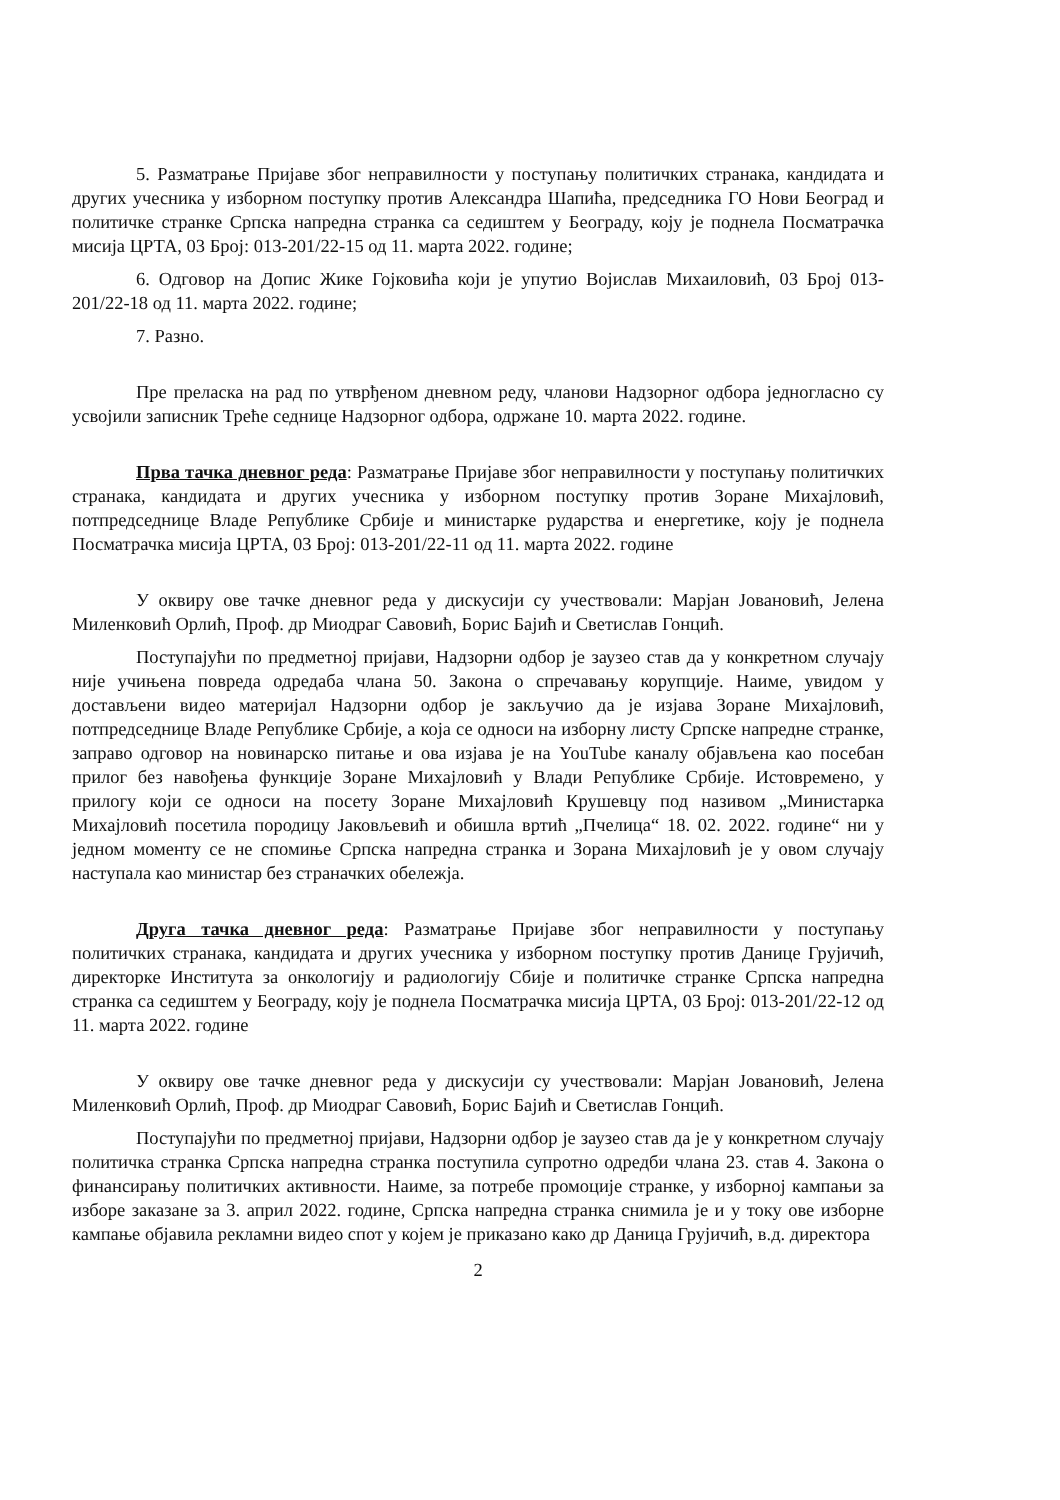5. Разматрање Пријаве због неправилности у поступању политичких странака, кандидата и других учесника у изборном поступку против Александра Шапића, председника ГО Нови Београд и политичке странке Српска напредна странка са седиштем у Београду, коју је поднела Посматрачка мисија ЦРТА, 03 Број: 013-201/22-15 од 11. марта 2022. године;
6. Одговор на Допис Жике Гојковића који је упутио Војислав Михаиловић, 03 Број 013-201/22-18 од 11. марта 2022. године;
7. Разно.
Пре преласка на рад по утврђеном дневном реду, чланови Надзорног одбора једногласно су усвојили записник Треће седнице Надзорног одбора, одржане 10. марта 2022. године.
Прва тачка дневног реда: Разматрање Пријаве због неправилности у поступању политичких странака, кандидата и других учесника у изборном поступку против Зоране Михајловић, потпредседнице Владе Републике Србије и министарке рударства и енергетике, коју је поднела Посматрачка мисија ЦРТА, 03 Број: 013-201/22-11 од 11. марта 2022. године
У оквиру ове тачке дневног реда у дискусији су учествовали: Марјан Јовановић, Јелена Миленковић Орлић, Проф. др Миодраг Савовић, Борис Бајић и Светислав Гонцић.
Поступајући по предметној пријави, Надзорни одбор је заузео став да у конкретном случају није учињена повреда одредаба члана 50. Закона о спречавању корупције. Наиме, увидом у достављени видео материјал Надзорни одбор је закључио да је изјава Зоране Михајловић, потпредседнице Владе Републике Србије, а која се односи на изборну листу Српске напредне странке, заправо одговор на новинарско питање и ова изјава је на YouTube каналу објављена као посебан прилог без навођења функције Зоране Михајловић у Влади Републике Србије. Истовремено, у прилогу који се односи на посету Зоране Михајловић Крушевцу под називом „Министарка Михајловић посетила породицу Јаковљевић и обишла вртић „Пчелица“ 18. 02. 2022. године“ ни у једном моменту се не спомиње Српска напредна странка и Зорана Михајловић је у овом случају наступала као министар без страначких обележја.
Друга тачка дневног реда: Разматрање Пријаве због неправилности у поступању политичких странака, кандидата и других учесника у изборном поступку против Данице Грујичић, директорке Института за онкологију и радиологију Сбије и политичке странке Српска напредна странка са седиштем у Београду, коју је поднела Посматрачка мисија ЦРТА, 03 Број: 013-201/22-12 од 11. марта 2022. године
У оквиру ове тачке дневног реда у дискусији су учествовали: Марјан Јовановић, Јелена Миленковић Орлић, Проф. др Миодраг Савовић, Борис Бајић и Светислав Гонцић.
Поступајући по предметној пријави, Надзорни одбор је заузео став да је у конкретном случају политичка странка Српска напредна странка поступила супротно одредби члана 23. став 4. Закона о финансирању политичких активности. Наиме, за потребе промоције странке, у изборној кампањи за изборе заказане за 3. април 2022. године, Српска напредна странка снимила је и у току ове изборне кампање објавила рекламни видео спот у којем је приказано како др Даница Грујичић, в.д. директора
2